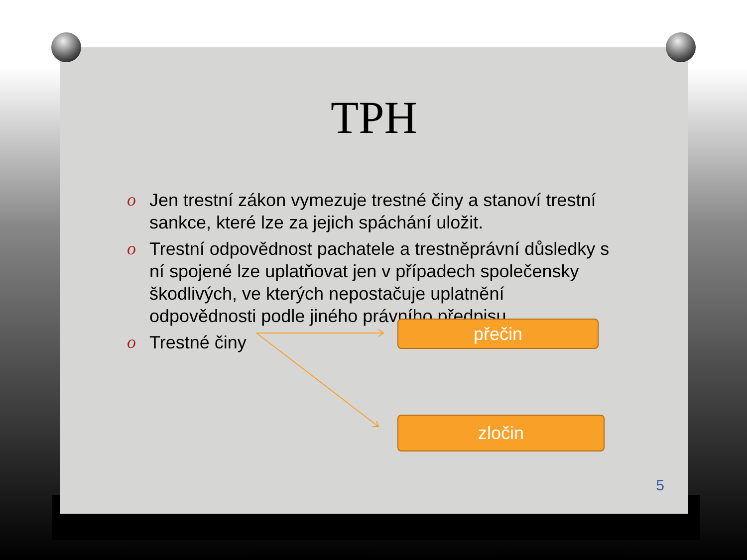TPH
o Jen trestní zákon vymezuje trestné činy a stanoví trestní sankce, které lze za jejich spáchání uložit.
o Trestní odpovědnost pachatele a trestněprávní důsledky s ní spojené lze uplatňovat jen v případech společensky škodlivých, ve kterých nepostačuje uplatnění odpovědnosti podle jiného právního předpisu.
o Trestné činy
přečin
zločin
5